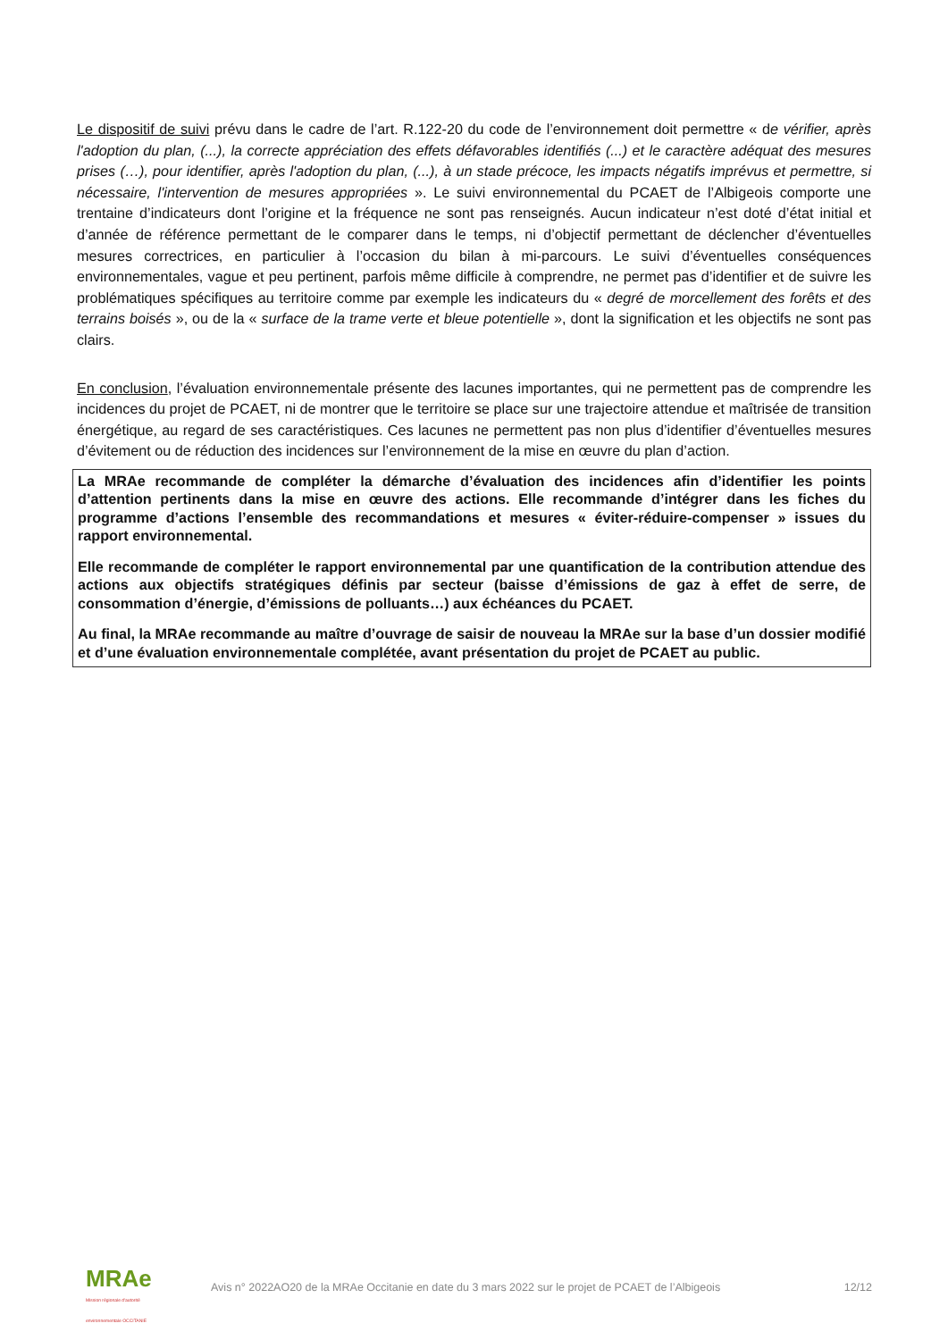Le dispositif de suivi prévu dans le cadre de l’art. R.122-20 du code de l’environnement doit permettre « de vérifier, après l'adoption du plan, (...), la correcte appréciation des effets défavorables identifiés (...) et le caractère adéquat des mesures prises (…), pour identifier, après l'adoption du plan, (...), à un stade précoce, les impacts négatifs imprévus et permettre, si nécessaire, l'intervention de mesures appropriées ». Le suivi environnemental du PCAET de l’Albigeois comporte une trentaine d’indicateurs dont l’origine et la fréquence ne sont pas renseignés. Aucun indicateur n’est doté d’état initial et d’année de référence permettant de le comparer dans le temps, ni d’objectif permettant de déclencher d’éventuelles mesures correctrices, en particulier à l’occasion du bilan à mi-parcours. Le suivi d’éventuelles conséquences environnementales, vague et peu pertinent, parfois même difficile à comprendre, ne permet pas d’identifier et de suivre les problématiques spécifiques au territoire comme par exemple les indicateurs du « degré de morcellement des forêts et des terrains boisés », ou de la « surface de la trame verte et bleue potentielle », dont la signification et les objectifs ne sont pas clairs.
En conclusion, l’évaluation environnementale présente des lacunes importantes, qui ne permettent pas de comprendre les incidences du projet de PCAET, ni de montrer que le territoire se place sur une trajectoire attendue et maîtrisée de transition énergétique, au regard de ses caractéristiques. Ces lacunes ne permettent pas non plus d’identifier d’éventuelles mesures d’évitement ou de réduction des incidences sur l’environnement de la mise en œuvre du plan d’action.
La MRAe recommande de compléter la démarche d’évaluation des incidences afin d’identifier les points d’attention pertinents dans la mise en œuvre des actions. Elle recommande d’intégrer dans les fiches du programme d’actions l’ensemble des recommandations et mesures « éviter-réduire-compenser » issues du rapport environnemental.
Elle recommande de compléter le rapport environnemental par une quantification de la contribution attendue des actions aux objectifs stratégiques définis par secteur (baisse d’émissions de gaz à effet de serre, de consommation d’énergie, d’émissions de polluants…) aux échéances du PCAET.
Au final, la MRAe recommande au maître d’ouvrage de saisir de nouveau la MRAe sur la base d’un dossier modifié et d’une évaluation environnementale complétée, avant présentation du projet de PCAET au public.
MRAe
Mission régionale d'autorité environnementale OCCITANIE
Avis n° 2022AO20 de la MRAe Occitanie en date du 3 mars 2022 sur le projet de PCAET de l’Albigeois
12/12